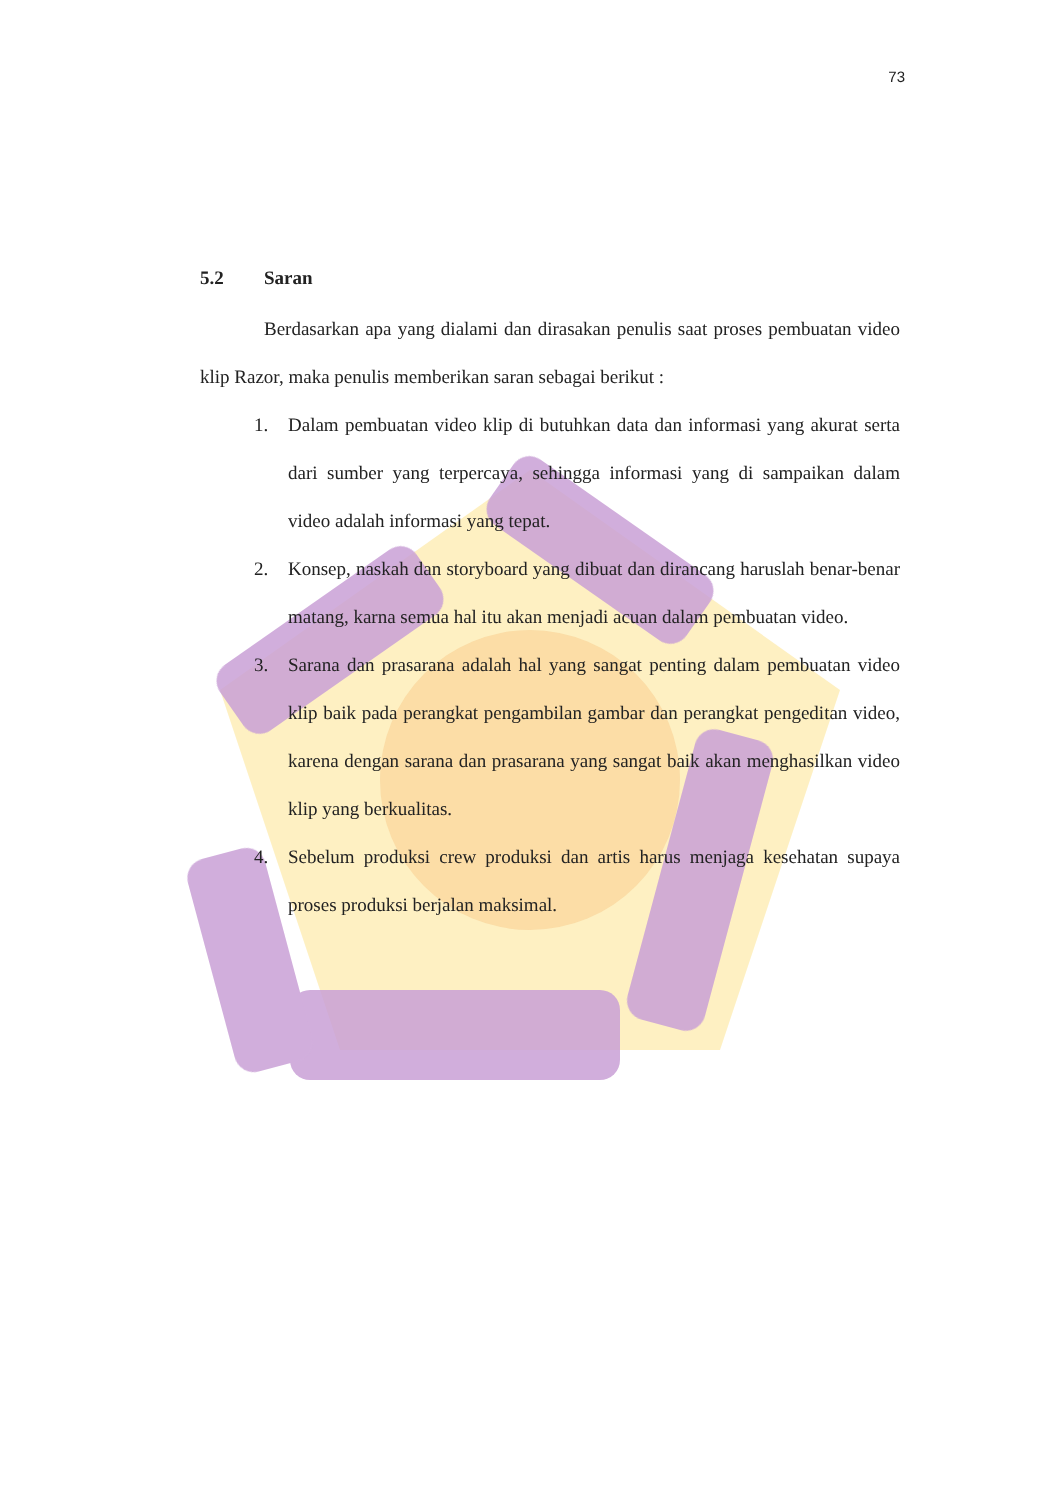73
5.2 Saran
Berdasarkan apa yang dialami dan dirasakan penulis saat proses pembuatan video klip Razor, maka penulis memberikan saran sebagai berikut :
1. Dalam pembuatan video klip di butuhkan data dan informasi yang akurat serta dari sumber yang terpercaya, sehingga informasi yang di sampaikan dalam video adalah informasi yang tepat.
2. Konsep, naskah dan storyboard yang dibuat dan dirancang haruslah benar-benar matang, karna semua hal itu akan menjadi acuan dalam pembuatan video.
3. Sarana dan prasarana adalah hal yang sangat penting dalam pembuatan video klip baik pada perangkat pengambilan gambar dan perangkat pengeditan video, karena dengan sarana dan prasarana yang sangat baik akan menghasilkan video klip yang berkualitas.
4. Sebelum produksi crew produksi dan artis harus menjaga kesehatan supaya proses produksi berjalan maksimal.